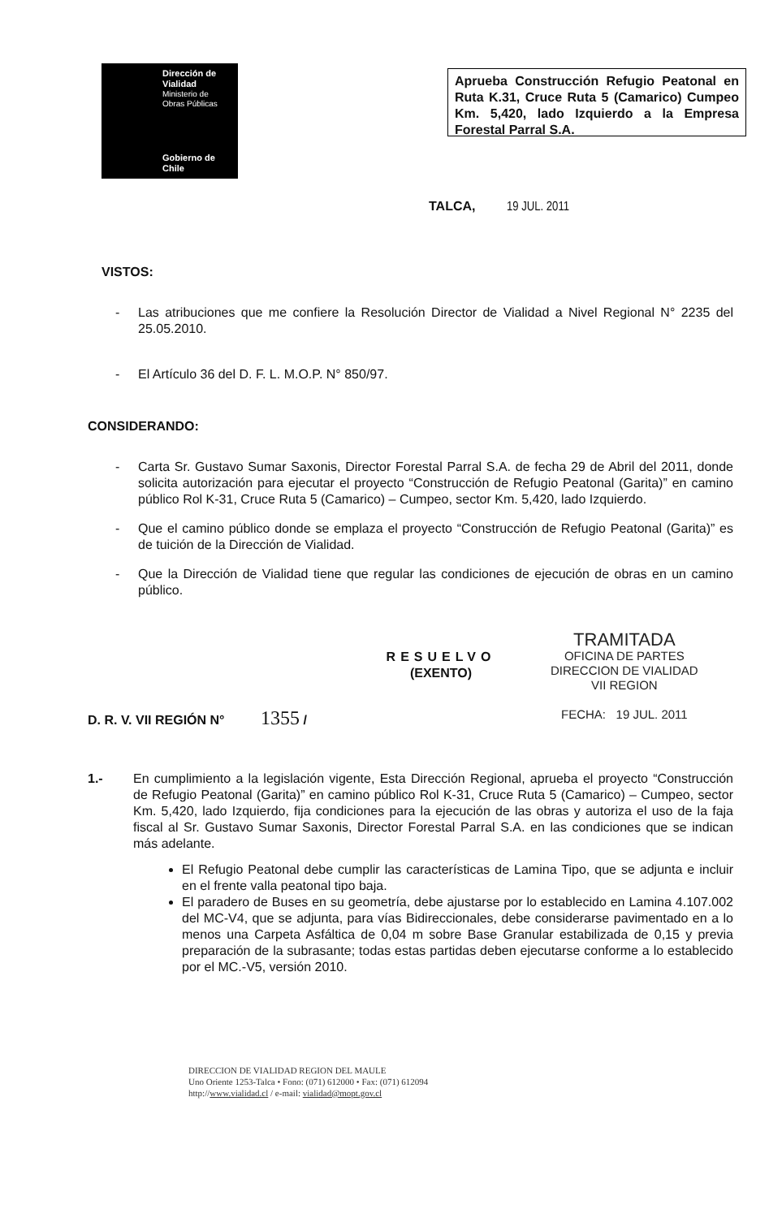Dirección de Vialidad
Ministerio de Obras Públicas
Gobierno de Chile
Aprueba Construcción Refugio Peatonal en Ruta K.31, Cruce Ruta 5 (Camarico) Cumpeo Km. 5,420, lado Izquierdo a la Empresa Forestal Parral S.A.
TALCA, 19 JUL. 2011
VISTOS:
- Las atribuciones que me confiere la Resolución Director de Vialidad a Nivel Regional N° 2235 del 25.05.2010.
- El Artículo 36 del D. F. L. M.O.P. N° 850/97.
CONSIDERANDO:
- Carta Sr. Gustavo Sumar Saxonis, Director Forestal Parral S.A. de fecha 29 de Abril del 2011, donde solicita autorización para ejecutar el proyecto “Construcción de Refugio Peatonal (Garita)” en camino público Rol K-31, Cruce Ruta 5 (Camarico) – Cumpeo, sector Km. 5,420, lado Izquierdo.
- Que el camino público donde se emplaza el proyecto “Construcción de Refugio Peatonal (Garita)” es de tuición de la Dirección de Vialidad.
- Que la Dirección de Vialidad tiene que regular las condiciones de ejecución de obras en un camino público.
D. R. V. VII REGIÓN N° 1355 /
RESUELVO
(EXENTO)
TRAMITADA
OFICINA DE PARTES
DIRECCION DE VIALIDAD
VII REGION
FECHA: 19 JUL. 2011
1.- En cumplimiento a la legislación vigente, Esta Dirección Regional, aprueba el proyecto “Construcción de Refugio Peatonal (Garita)” en camino público Rol K-31, Cruce Ruta 5 (Camarico) – Cumpeo, sector Km. 5,420, lado Izquierdo, fija condiciones para la ejecución de las obras y autoriza el uso de la faja fiscal al Sr. Gustavo Sumar Saxonis, Director Forestal Parral S.A. en las condiciones que se indican más adelante.
El Refugio Peatonal debe cumplir las características de Lamina Tipo, que se adjunta e incluir en el frente valla peatonal tipo baja.
El paradero de Buses en su geometría, debe ajustarse por lo establecido en Lamina 4.107.002 del MC-V4, que se adjunta, para vías Bidireccionales, debe considerarse pavimentado en a lo menos una Carpeta Asfáltica de 0,04 m sobre Base Granular estabilizada de 0,15 y previa preparación de la subrasante; todas estas partidas deben ejecutarse conforme a lo establecido por el MC.-V5, versión 2010.
DIRECCION DE VIALIDAD REGION DEL MAULE
Uno Oriente 1253-Talca • Fono: (071) 612000 • Fax: (071) 612094
http://www.vialidad.cl / e-mail: vialidad@mopt.gov.cl